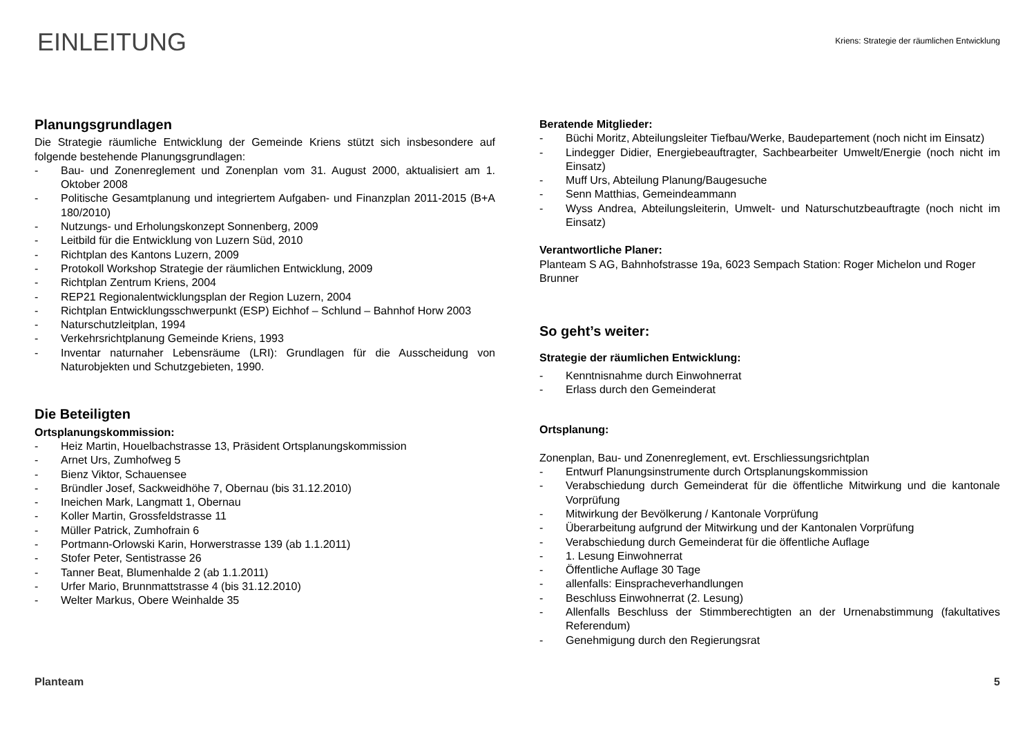EINLEITUNG
Kriens: Strategie der räumlichen Entwicklung
Planungsgrundlagen
Die Strategie räumliche Entwicklung der Gemeinde Kriens stützt sich insbesondere auf folgende bestehende Planungsgrundlagen:
- Bau- und Zonenreglement und Zonenplan vom 31. August 2000, aktualisiert am 1. Oktober 2008
- Politische Gesamtplanung und integriertem Aufgaben- und Finanzplan 2011-2015 (B+A 180/2010)
- Nutzungs- und Erholungskonzept Sonnenberg, 2009
- Leitbild für die Entwicklung von Luzern Süd, 2010
- Richtplan des Kantons Luzern, 2009
- Protokoll Workshop Strategie der räumlichen Entwicklung, 2009
- Richtplan Zentrum Kriens, 2004
- REP21 Regionalentwicklungsplan der Region Luzern, 2004
- Richtplan Entwicklungsschwerpunkt (ESP) Eichhof – Schlund – Bahnhof Horw 2003
- Naturschutzleitplan, 1994
- Verkehrsrichtplanung Gemeinde Kriens, 1993
- Inventar naturnaher Lebensräume (LRI): Grundlagen für die Ausscheidung von Naturobjekten und Schutzgebieten, 1990.
Die Beteiligten
Ortsplanungskommission:
- Heiz Martin, Houelbachstrasse 13, Präsident Ortsplanungskommission
- Arnet Urs, Zumhofweg 5
- Bienz Viktor, Schauensee
- Bründler Josef, Sackweidhöhe 7, Obernau (bis 31.12.2010)
- Ineichen Mark, Langmatt 1, Obernau
- Koller Martin, Grossfeldstrasse 11
- Müller Patrick, Zumhofrain 6
- Portmann-Orlowski Karin, Horwerstrasse 139 (ab 1.1.2011)
- Stofer Peter, Sentistrasse 26
- Tanner Beat, Blumenhalde 2 (ab 1.1.2011)
- Urfer Mario, Brunnmattstrasse 4 (bis 31.12.2010)
- Welter Markus, Obere Weinhalde 35
Beratende Mitglieder:
- Büchi Moritz, Abteilungsleiter Tiefbau/Werke, Baudepartement (noch nicht im Einsatz)
- Lindegger Didier, Energiebeauftragter, Sachbearbeiter Umwelt/Energie (noch nicht im Einsatz)
- Muff Urs, Abteilung Planung/Baugesuche
- Senn Matthias, Gemeindeammann
- Wyss Andrea, Abteilungsleiterin, Umwelt- und Naturschutzbeauftragte (noch nicht im Einsatz)
Verantwortliche Planer:
Planteam S AG, Bahnhofstrasse 19a, 6023 Sempach Station: Roger Michelon und Roger Brunner
So geht’s weiter:
Strategie der räumlichen Entwicklung:
- Kenntnisnahme durch Einwohnerrat
- Erlass durch den Gemeinderat
Ortsplanung:
Zonenplan, Bau- und Zonenreglement, evt. Erschliessungsrichtplan
- Entwurf Planungsinstrumente durch Ortsplanungskommission
- Verabschiedung durch Gemeinderat für die öffentliche Mitwirkung und die kantonale Vorprüfung
- Mitwirkung der Bevölkerung / Kantonale Vorprüfung
- Überarbeitung aufgrund der Mitwirkung und der Kantonalen Vorprüfung
- Verabschiedung durch Gemeinderat für die öffentliche Auflage
- 1. Lesung Einwohnerrat
- Öffentliche Auflage 30 Tage
- allenfalls: Einspracheverhandlungen
- Beschluss Einwohnerrat (2. Lesung)
- Allenfalls Beschluss der Stimmberechtigten an der Urnenabstimmung (fakultatives Referendum)
- Genehmigung durch den Regierungsrat
Planteam 5